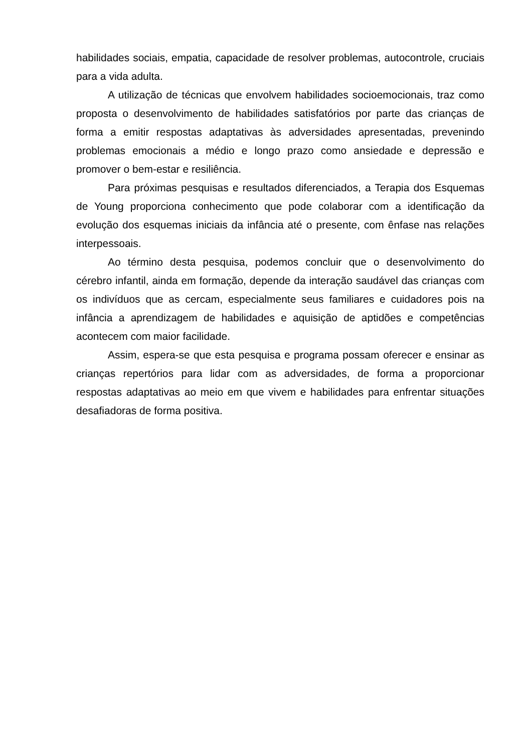habilidades sociais, empatia, capacidade de resolver problemas, autocontrole, cruciais para a vida adulta.
A utilização de técnicas que envolvem habilidades socioemocionais, traz como proposta o desenvolvimento de habilidades satisfatórios por parte das crianças de forma a emitir respostas adaptativas às adversidades apresentadas, prevenindo problemas emocionais a médio e longo prazo como ansiedade e depressão e promover o bem-estar e resiliência.
Para próximas pesquisas e resultados diferenciados, a Terapia dos Esquemas de Young proporciona conhecimento que pode colaborar com a identificação da evolução dos esquemas iniciais da infância até o presente, com ênfase nas relações interpessoais.
Ao término desta pesquisa, podemos concluir que o desenvolvimento do cérebro infantil, ainda em formação, depende da interação saudável das crianças com os indivíduos que as cercam, especialmente seus familiares e cuidadores pois na infância a aprendizagem de habilidades e aquisição de aptidões e competências acontecem com maior facilidade.
Assim, espera-se que esta pesquisa e programa possam oferecer e ensinar as crianças repertórios para lidar com as adversidades, de forma a proporcionar respostas adaptativas ao meio em que vivem e habilidades para enfrentar situações desafiadoras de forma positiva.